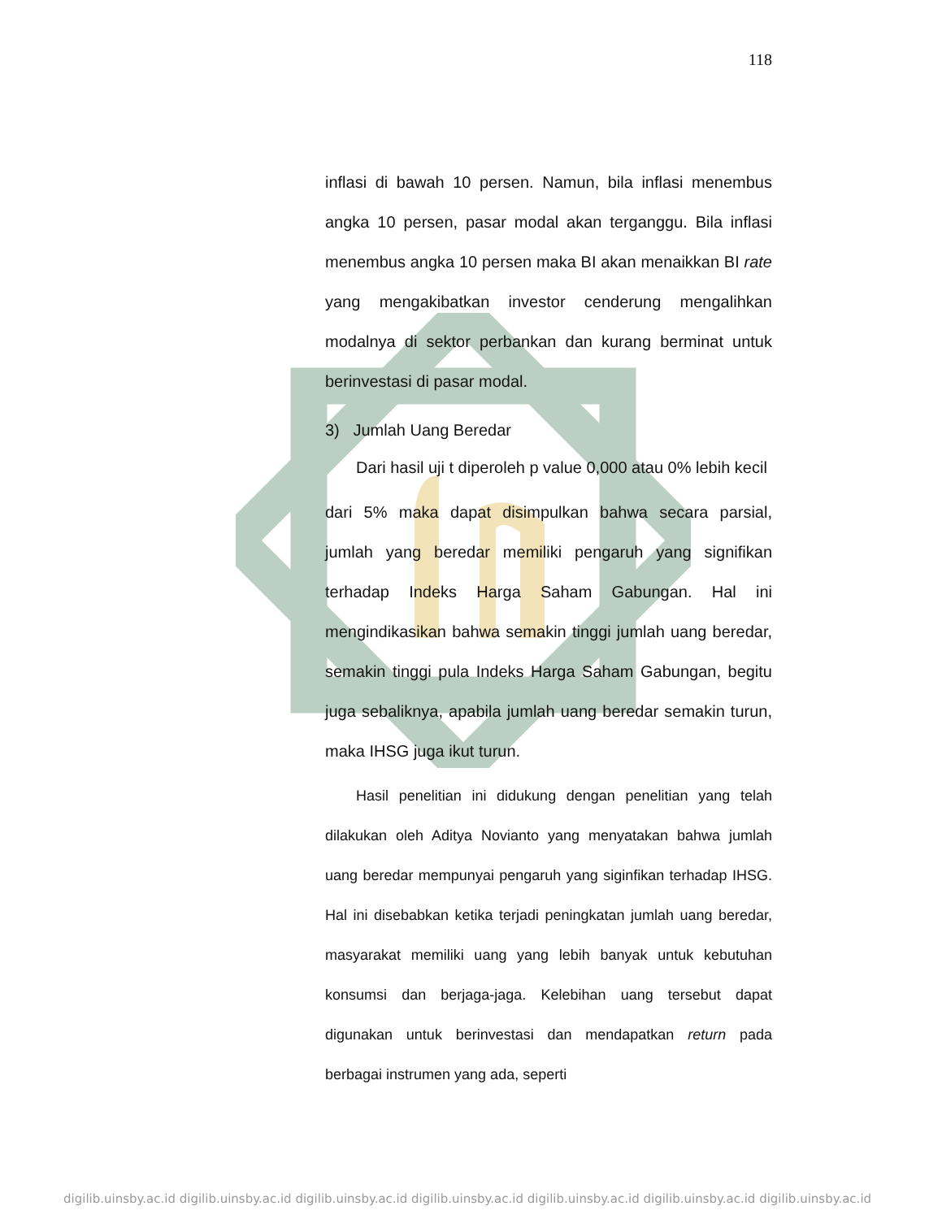118
inflasi di bawah 10 persen. Namun, bila inflasi menembus angka 10 persen, pasar modal akan terganggu. Bila inflasi menembus angka 10 persen maka BI akan menaikkan BI rate yang mengakibatkan investor cenderung mengalihkan modalnya di sektor perbankan dan kurang berminat untuk berinvestasi di pasar modal.
3) Jumlah Uang Beredar
Dari hasil uji t diperoleh p value 0,000 atau 0% lebih kecil
dari 5% maka dapat disimpulkan bahwa secara parsial, jumlah yang beredar memiliki pengaruh yang signifikan terhadap Indeks Harga Saham Gabungan. Hal ini mengindikasikan bahwa semakin tinggi jumlah uang beredar, semakin tinggi pula Indeks Harga Saham Gabungan, begitu juga sebaliknya, apabila jumlah uang beredar semakin turun, maka IHSG juga ikut turun.
Hasil penelitian ini didukung dengan penelitian yang telah dilakukan oleh Aditya Novianto yang menyatakan bahwa jumlah uang beredar mempunyai pengaruh yang siginfikan terhadap IHSG. Hal ini disebabkan ketika terjadi peningkatan jumlah uang beredar, masyarakat memiliki uang yang lebih banyak untuk kebutuhan konsumsi dan berjaga-jaga. Kelebihan uang tersebut dapat digunakan untuk berinvestasi dan mendapatkan return pada berbagai instrumen yang ada, seperti
digilib.uinsby.ac.id digilib.uinsby.ac.id digilib.uinsby.ac.id digilib.uinsby.ac.id digilib.uinsby.ac.id digilib.uinsby.ac.id digilib.uinsby.ac.id